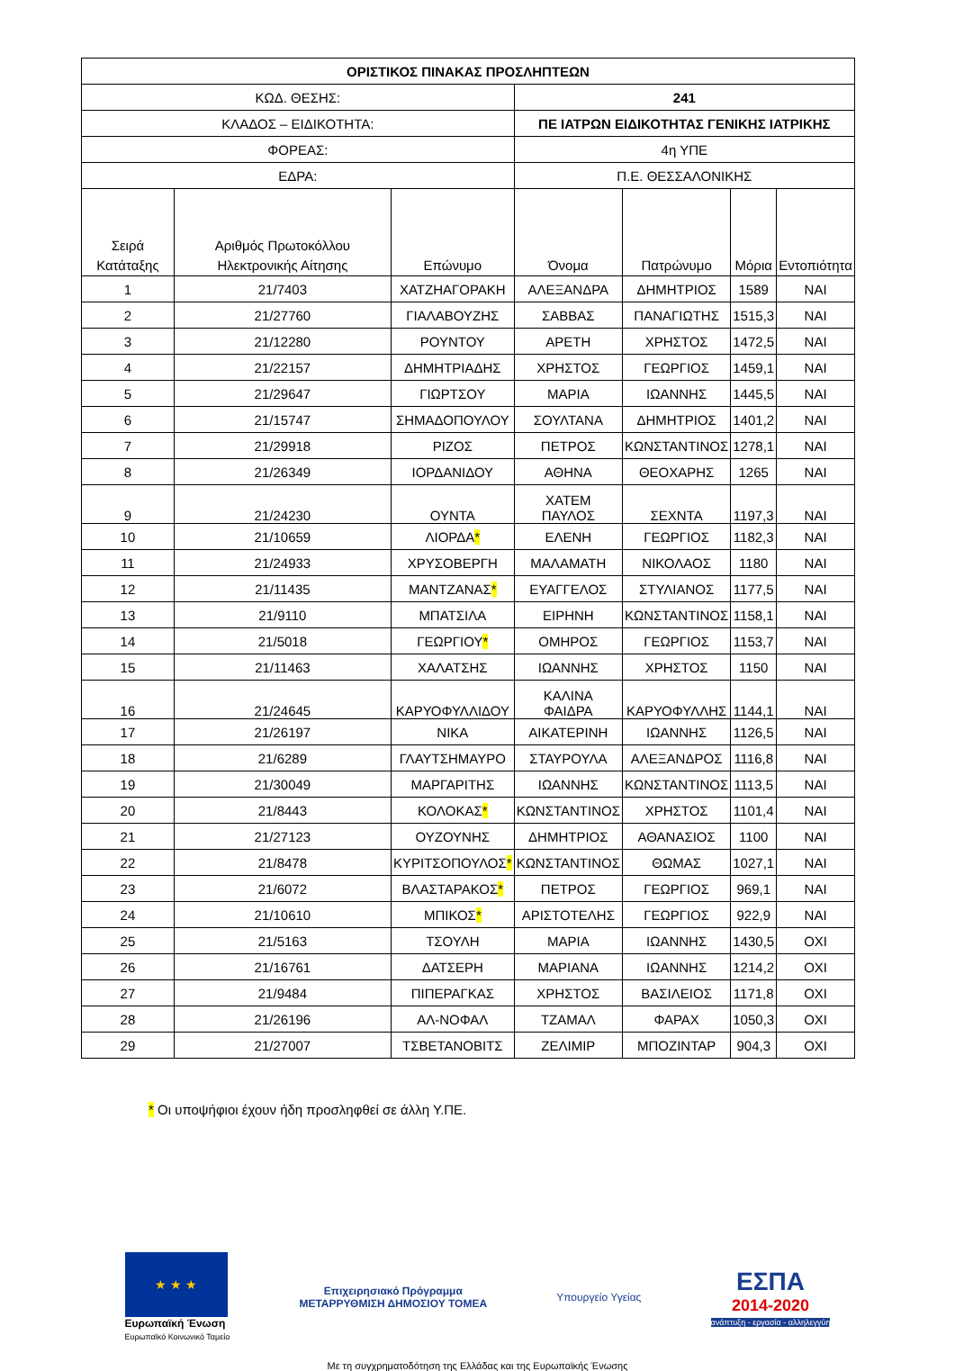| ΟΡΙΣΤΙΚΟΣ ΠΙΝΑΚΑΣ ΠΡΟΣΛΗΠΤΕΩΝ | | | | | | |
| ΚΩΔ. ΘΕΣΗΣ: | | | 241 | | | |
| ΚΛΑΔΟΣ – ΕΙΔΙΚΟΤΗΤΑ: | | | ΠΕ ΙΑΤΡΩΝ ΕΙΔΙΚΟΤΗΤΑΣ ΓΕΝΙΚΗΣ ΙΑΤΡΙΚΗΣ | | | |
| ΦΟΡΕΑΣ: | | | 4η ΥΠΕ | | | |
| ΕΔΡΑ: | | | Π.Ε. ΘΕΣΣΑΛΟΝΙΚΗΣ | | | |
| Σειρά Κατάταξης | Αριθμός Πρωτοκόλλου Ηλεκτρονικής Αίτησης | Επώνυμο | Όνομα | Πατρώνυμο | Μόρια | Εντοπιότητα |
| 1 | 21/7403 | ΧΑΤΖΗΑΓΟΡΑΚΗ | ΑΛΕΞΑΝΔΡΑ | ΔΗΜΗΤΡΙΟΣ | 1589 | ΝΑΙ |
| 2 | 21/27760 | ΓΙΑΛΑΒΟΥΖΗΣ | ΣΑΒΒΑΣ | ΠΑΝΑΓΙΩΤΗΣ | 1515,3 | ΝΑΙ |
| 3 | 21/12280 | ΡΟΥΝΤΟΥ | ΑΡΕΤΗ | ΧΡΗΣΤΟΣ | 1472,5 | ΝΑΙ |
| 4 | 21/22157 | ΔΗΜΗΤΡΙΑΔΗΣ | ΧΡΗΣΤΟΣ | ΓΕΩΡΓΙΟΣ | 1459,1 | ΝΑΙ |
| 5 | 21/29647 | ΓΙΩΡΤΣΟΥ | ΜΑΡΙΑ | ΙΩΑΝΝΗΣ | 1445,5 | ΝΑΙ |
| 6 | 21/15747 | ΣΗΜΑΔΟΠΟΥΛΟΥ | ΣΟΥΛΤΑΝΑ | ΔΗΜΗΤΡΙΟΣ | 1401,2 | ΝΑΙ |
| 7 | 21/29918 | ΡΙΖΟΣ | ΠΕΤΡΟΣ | ΚΩΝΣΤΑΝΤΙΝΟΣ | 1278,1 | ΝΑΙ |
| 8 | 21/26349 | ΙΟΡΔΑΝΙΔΟΥ | ΑΘΗΝΑ | ΘΕΟΧΑΡΗΣ | 1265 | ΝΑΙ |
| 9 | 21/24230 | ΟΥΝΤΑ | ΧΑΤΕΜ ΠΑΥΛΟΣ | ΣΕΧΝΤΑ | 1197,3 | ΝΑΙ |
| 10 | 21/10659 | ΛΙΟΡΔΑ * | ΕΛΕΝΗ | ΓΕΩΡΓΙΟΣ | 1182,3 | ΝΑΙ |
| 11 | 21/24933 | ΧΡΥΣΟΒΕΡΓΗ | ΜΑΛΑΜΑΤΗ | ΝΙΚΟΛΑΟΣ | 1180 | ΝΑΙ |
| 12 | 21/11435 | ΜΑΝΤΖΑΝΑΣ * | ΕΥΑΓΓΕΛΟΣ | ΣΤΥΛΙΑΝΟΣ | 1177,5 | ΝΑΙ |
| 13 | 21/9110 | ΜΠΑΤΣΙΛΑ | ΕΙΡΗΝΗ | ΚΩΝΣΤΑΝΤΙΝΟΣ | 1158,1 | ΝΑΙ |
| 14 | 21/5018 | ΓΕΩΡΓΙΟΥ * | ΟΜΗΡΟΣ | ΓΕΩΡΓΙΟΣ | 1153,7 | ΝΑΙ |
| 15 | 21/11463 | ΧΑΛΑΤΣΗΣ | ΙΩΑΝΝΗΣ | ΧΡΗΣΤΟΣ | 1150 | ΝΑΙ |
| 16 | 21/24645 | ΚΑΡΥΟΦΥΛΛΙΔΟΥ | ΚΑΛΙΝΑ ΦΑΙΔΡΑ | ΚΑΡΥΟΦΥΛΛΗΣ | 1144,1 | ΝΑΙ |
| 17 | 21/26197 | ΝΙΚΑ | ΑΙΚΑΤΕΡΙΝΗ | ΙΩΑΝΝΗΣ | 1126,5 | ΝΑΙ |
| 18 | 21/6289 | ΓΛΑΥΤΣΗΜΑΥΡΟ | ΣΤΑΥΡΟΥΛΑ | ΑΛΕΞΑΝΔΡΟΣ | 1116,8 | ΝΑΙ |
| 19 | 21/30049 | ΜΑΡΓΑΡΙΤΗΣ | ΙΩΑΝΝΗΣ | ΚΩΝΣΤΑΝΤΙΝΟΣ | 1113,5 | ΝΑΙ |
| 20 | 21/8443 | ΚΟΛΟΚΑΣ * | ΚΩΝΣΤΑΝΤΙΝΟΣ | ΧΡΗΣΤΟΣ | 1101,4 | ΝΑΙ |
| 21 | 21/27123 | ΟΥΖΟΥΝΗΣ | ΔΗΜΗΤΡΙΟΣ | ΑΘΑΝΑΣΙΟΣ | 1100 | ΝΑΙ |
| 22 | 21/8478 | ΚΥΡΙΤΣΟΠΟΥΛΟΣ * | ΚΩΝΣΤΑΝΤΙΝΟΣ | ΘΩΜΑΣ | 1027,1 | ΝΑΙ |
| 23 | 21/6072 | ΒΛΑΣΤΑΡΑΚΟΣ * | ΠΕΤΡΟΣ | ΓΕΩΡΓΙΟΣ | 969,1 | ΝΑΙ |
| 24 | 21/10610 | ΜΠΙΚΟΣ * | ΑΡΙΣΤΟΤΕΛΗΣ | ΓΕΩΡΓΙΟΣ | 922,9 | ΝΑΙ |
| 25 | 21/5163 | ΤΣΟΥΛΗ | ΜΑΡΙΑ | ΙΩΑΝΝΗΣ | 1430,5 | ΟΧΙ |
| 26 | 21/16761 | ΔΑΤΣΕΡΗ | ΜΑΡΙΑΝΑ | ΙΩΑΝΝΗΣ | 1214,2 | ΟΧΙ |
| 27 | 21/9484 | ΠΙΠΕΡΑΓΚΑΣ | ΧΡΗΣΤΟΣ | ΒΑΣΙΛΕΙΟΣ | 1171,8 | ΟΧΙ |
| 28 | 21/26196 | ΑΛ-ΝΟΦΑΛ | ΤΖΑΜΑΛ | ΦΑΡΑΧ | 1050,3 | ΟΧΙ |
| 29 | 21/27007 | ΤΣΒΕΤΑΝΟΒΙΤΣ | ΖΕΛΙΜΙΡ | ΜΠΟΖΙΝΤΑΡ | 904,3 | ΟΧΙ |
* Οι υποψήφιοι έχουν ήδη προσληφθεί σε άλλη Υ.ΠΕ.
★ ★ ★
Ευρωπαϊκή Ένωση
Ευρωπαϊκό Κοινωνικό Ταμείο
Επιχειρησιακό Πρόγραμμα
ΜΕΤΑΡΡΥΘΜΙΣΗ ΔΗΜΟΣΙΟΥ ΤΟΜΕΑ
Υπουργείο Υγείας
ΕΣΠΑ
2014-2020
ανάπτυξη - εργασία - αλληλεγγύη
Με τη συγχρηματοδότηση της Ελλάδας και της Ευρωπαϊκής Ένωσης